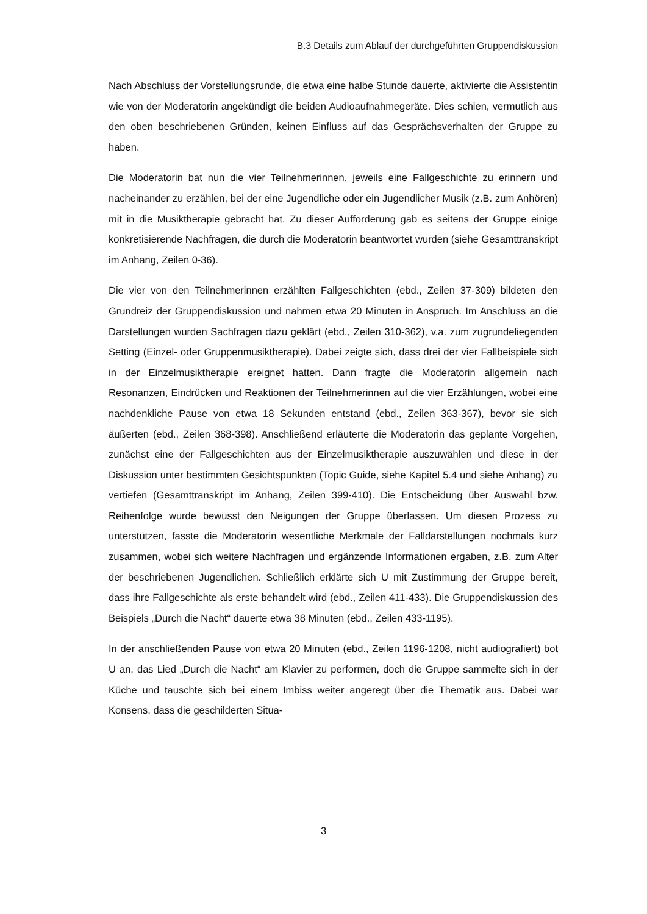B.3 Details zum Ablauf der durchgeführten Gruppendiskussion
Nach Abschluss der Vorstellungsrunde, die etwa eine halbe Stunde dauerte, aktivierte die Assistentin wie von der Moderatorin angekündigt die beiden Audioaufnahmegeräte. Dies schien, vermutlich aus den oben beschriebenen Gründen, keinen Einfluss auf das Gesprächsverhalten der Gruppe zu haben.
Die Moderatorin bat nun die vier Teilnehmerinnen, jeweils eine Fallgeschichte zu erinnern und nacheinander zu erzählen, bei der eine Jugendliche oder ein Jugendlicher Musik (z.B. zum Anhören) mit in die Musiktherapie gebracht hat. Zu dieser Aufforderung gab es seitens der Gruppe einige konkretisierende Nachfragen, die durch die Moderatorin beantwortet wurden (siehe Gesamttranskript im Anhang, Zeilen 0-36).
Die vier von den Teilnehmerinnen erzählten Fallgeschichten (ebd., Zeilen 37-309) bildeten den Grundreiz der Gruppendiskussion und nahmen etwa 20 Minuten in Anspruch. Im Anschluss an die Darstellungen wurden Sachfragen dazu geklärt (ebd., Zeilen 310-362), v.a. zum zugrundeliegenden Setting (Einzel- oder Gruppenmusiktherapie). Dabei zeigte sich, dass drei der vier Fallbeispiele sich in der Einzelmusiktherapie ereignet hatten. Dann fragte die Moderatorin allgemein nach Resonanzen, Eindrücken und Reaktionen der Teilnehmerinnen auf die vier Erzählungen, wobei eine nachdenkliche Pause von etwa 18 Sekunden entstand (ebd., Zeilen 363-367), bevor sie sich äußerten (ebd., Zeilen 368-398). Anschließend erläuterte die Moderatorin das geplante Vorgehen, zunächst eine der Fallgeschichten aus der Einzelmusiktherapie auszuwählen und diese in der Diskussion unter bestimmten Gesichtspunkten (Topic Guide, siehe Kapitel 5.4 und siehe Anhang) zu vertiefen (Gesamttranskript im Anhang, Zeilen 399-410). Die Entscheidung über Auswahl bzw. Reihenfolge wurde bewusst den Neigungen der Gruppe überlassen. Um diesen Prozess zu unterstützen, fasste die Moderatorin wesentliche Merkmale der Falldarstellungen nochmals kurz zusammen, wobei sich weitere Nachfragen und ergänzende Informationen ergaben, z.B. zum Alter der beschriebenen Jugendlichen. Schließlich erklärte sich U mit Zustimmung der Gruppe bereit, dass ihre Fallgeschichte als erste behandelt wird (ebd., Zeilen 411-433). Die Gruppendiskussion des Beispiels „Durch die Nacht“ dauerte etwa 38 Minuten (ebd., Zeilen 433-1195).
In der anschließenden Pause von etwa 20 Minuten (ebd., Zeilen 1196-1208, nicht audiografiert) bot U an, das Lied „Durch die Nacht“ am Klavier zu performen, doch die Gruppe sammelte sich in der Küche und tauschte sich bei einem Imbiss weiter angeregt über die Thematik aus. Dabei war Konsens, dass die geschilderten Situa-
3